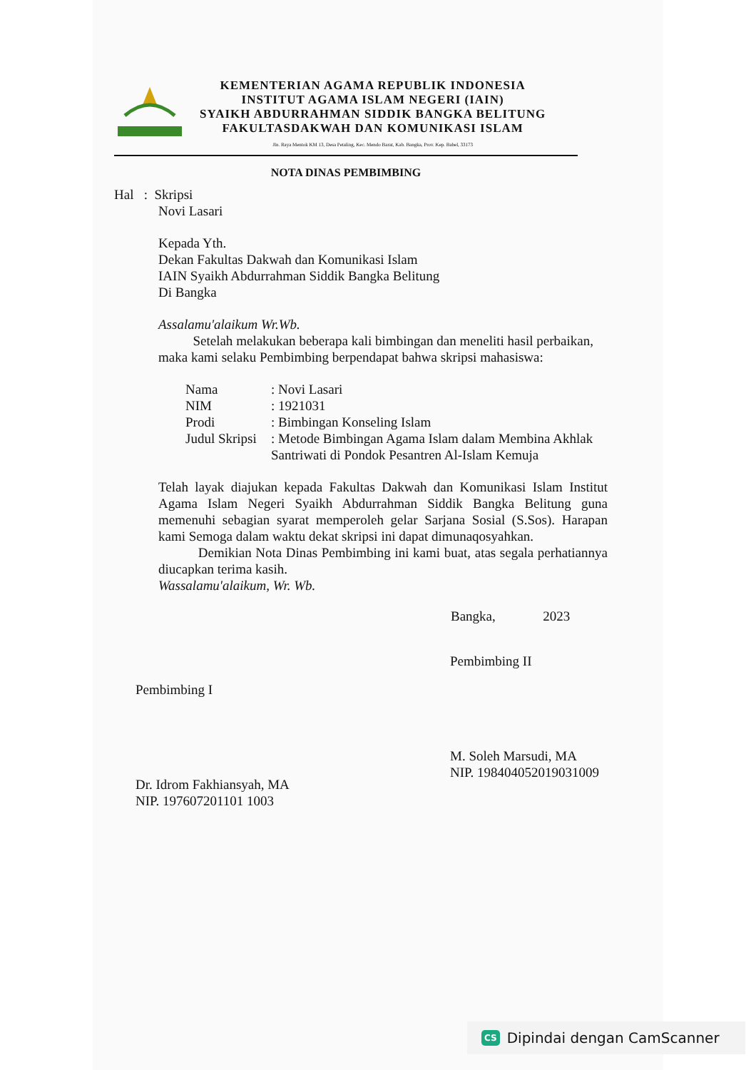KEMENTERIAN AGAMA REPUBLIK INDONESIA
INSTITUT AGAMA ISLAM NEGERI (IAIN)
SYAIKH ABDURRAHMAN SIDDIK BANGKA BELITUNG
FAKULTASDAKWAH DAN KOMUNIKASI ISLAM
Jln. Raya Mentok KM 13, Desa Petaling, Kec. Mendo Barat, Kab. Bangka, Prov. Kep. Babel, 33173
NOTA DINAS PEMBIMBING
Hal : Skripsi
Novi Lasari
Kepada Yth.
Dekan Fakultas Dakwah dan Komunikasi Islam
IAIN Syaikh Abdurrahman Siddik Bangka Belitung
Di Bangka
Assalamu'alaikum Wr.Wb.
Setelah melakukan beberapa kali bimbingan dan meneliti hasil perbaikan, maka kami selaku Pembimbing berpendapat bahwa skripsi mahasiswa:
| Nama | : Novi Lasari |
| NIM | : 1921031 |
| Prodi | : Bimbingan Konseling Islam |
| Judul Skripsi | : Metode Bimbingan Agama Islam dalam Membina Akhlak Santriwati di Pondok Pesantren Al-Islam Kemuja |
Telah layak diajukan kepada Fakultas Dakwah dan Komunikasi Islam Institut Agama Islam Negeri Syaikh Abdurrahman Siddik Bangka Belitung guna memenuhi sebagian syarat memperoleh gelar Sarjana Sosial (S.Sos). Harapan kami Semoga dalam waktu dekat skripsi ini dapat dimunaqosyahkan.
Demikian Nota Dinas Pembimbing ini kami buat, atas segala perhatiannya diucapkan terima kasih.
Wassalamu'alaikum, Wr. Wb.
Bangka, 2023
Pembimbing I
Dr. Idrom Fakhiansyah, MA
NIP. 197607201101 1003
Pembimbing II
M. Soleh Marsudi, MA
NIP. 198404052019031009
CS Dipindai dengan CamScanner